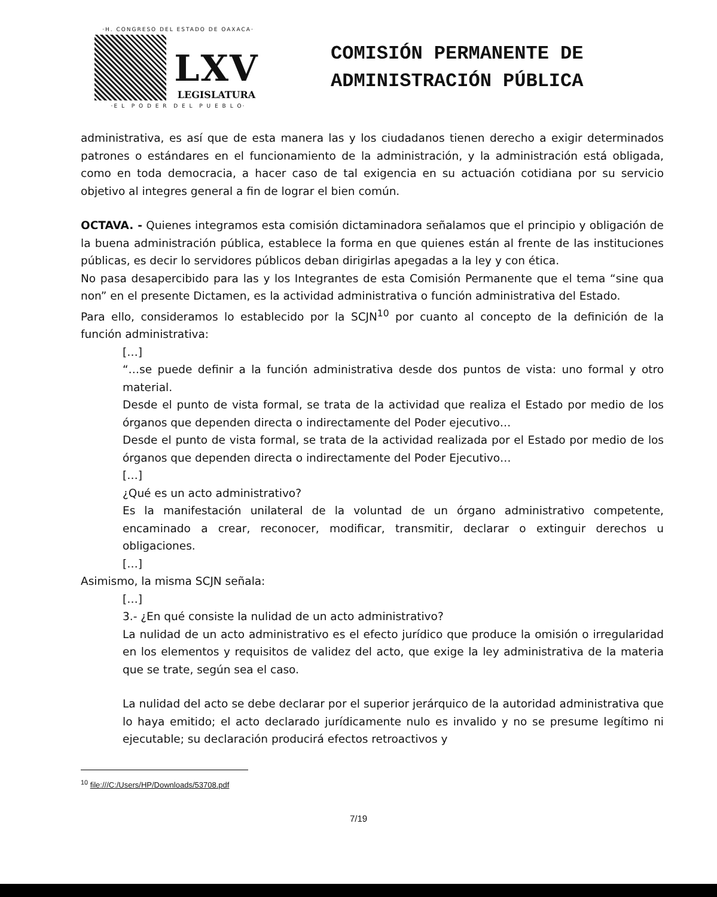·H. CONGRESO DEL ESTADO DE OAXACA·
LXV
LEGISLATURA
·E L P O D E R D E L P U E B L O·
COMISIÓN PERMANENTE DE
ADMINISTRACIÓN PÚBLICA
administrativa, es así que de esta manera las y los ciudadanos tienen derecho a exigir determinados patrones o estándares en el funcionamiento de la administración, y la administración está obligada, como en toda democracia, a hacer caso de tal exigencia en su actuación cotidiana por su servicio objetivo al integres general a fin de lograr el bien común.
OCTAVA. - Quienes integramos esta comisión dictaminadora señalamos que el principio y obligación de la buena administración pública, establece la forma en que quienes están al frente de las instituciones públicas, es decir lo servidores públicos deban dirigirlas apegadas a la ley y con ética.
No pasa desapercibido para las y los Integrantes de esta Comisión Permanente que el tema “sine qua non” en el presente Dictamen, es la actividad administrativa o función administrativa del Estado.
Para ello, consideramos lo establecido por la SCJN<sup>10</sup> por cuanto al concepto de la definición de la función administrativa:
[…]
“…se puede definir a la función administrativa desde dos puntos de vista: uno formal y otro material.
Desde el punto de vista formal, se trata de la actividad que realiza el Estado por medio de los órganos que dependen directa o indirectamente del Poder ejecutivo…
Desde el punto de vista formal, se trata de la actividad realizada por el Estado por medio de los órganos que dependen directa o indirectamente del Poder Ejecutivo…
[…]
¿Qué es un acto administrativo?
Es la manifestación unilateral de la voluntad de un órgano administrativo competente, encaminado a crear, reconocer, modificar, transmitir, declarar o extinguir derechos u obligaciones.
[…]
Asimismo, la misma SCJN señala:
[…]
3.- ¿En qué consiste la nulidad de un acto administrativo?
La nulidad de un acto administrativo es el efecto jurídico que produce la omisión o irregularidad en los elementos y requisitos de validez del acto, que exige la ley administrativa de la materia que se trate, según sea el caso.
La nulidad del acto se debe declarar por el superior jerárquico de la autoridad administrativa que lo haya emitido; el acto declarado jurídicamente nulo es invalido y no se presume legítimo ni ejecutable; su declaración producirá efectos retroactivos y
<sup>10</sup> file:///C:/Users/HP/Downloads/53708.pdf
7/19